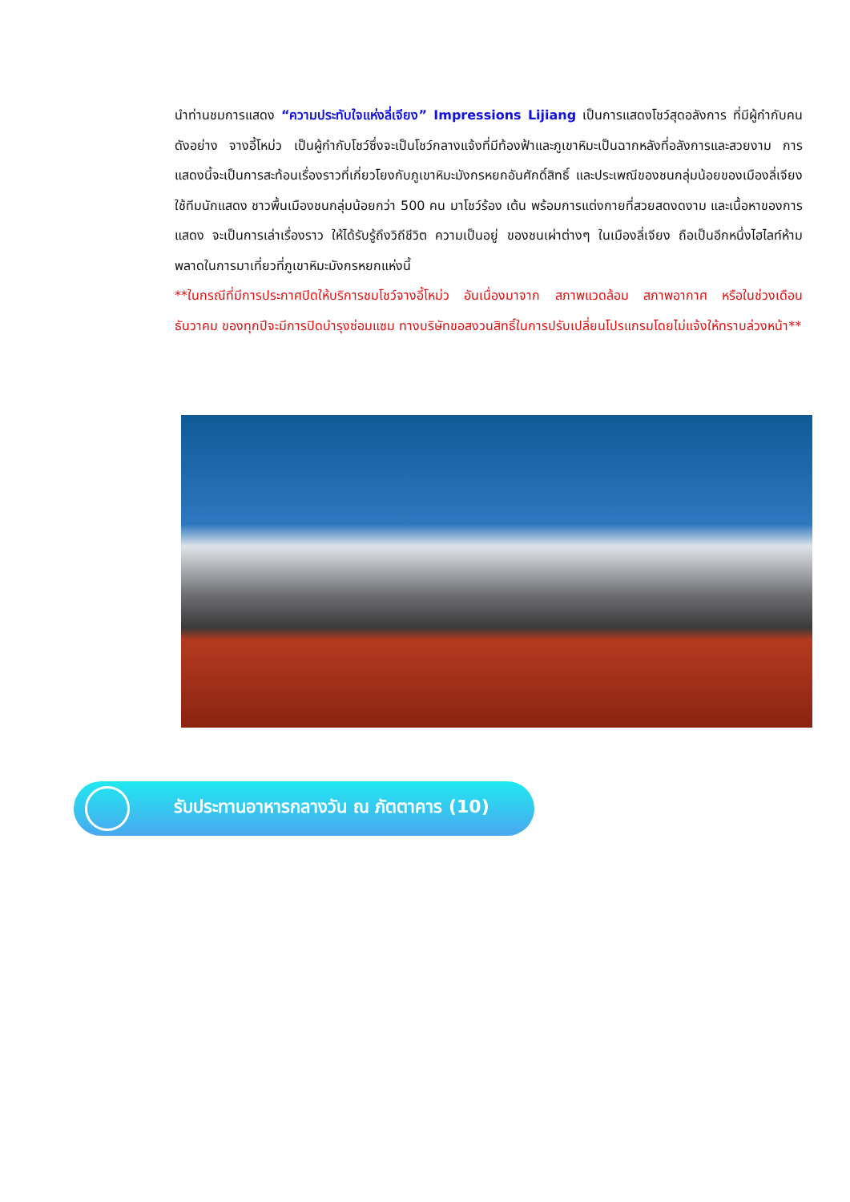นำท่านชมการแสดง “ความประทับใจแห่งลี่เจียง” Impressions Lijiang เป็นการแสดงโชว์สุดอลังการ ที่มีผู้กำกับคนดังอย่าง จางอี้โหม่ว เป็นผู้กำกับโชว์ซึ่งจะเป็นโชว์กลางแจ้งที่มีท้องฟ้าและภูเขาหิมะเป็นฉากหลังที่อลังการและสวยงาม การแสดงนี้จะเป็นการสะท้อนเรื่องราวที่เกี่ยวโยงกับภูเขาหิมะมังกรหยกอันศักดิ์สิทธิ์ และประเพณีของชนกลุ่มน้อยของเมืองลี่เจียง ใช้ทีมนักแสดง ชาวพื้นเมืองชนกลุ่มน้อยกว่า 500 คน มาโชว์ร้อง เต้น พร้อมการแต่งกายที่สวยสดงดงาม และเนื้อหาของการแสดง จะเป็นการเล่าเรื่องราว ให้ได้รับรู้ถึงวิถีชีวิต ความเป็นอยู่ ของชนเผ่าต่างๆ ในเมืองลี่เจียง ถือเป็นอีกหนึ่งไฮไลท์ห้ามพลาดในการมาเที่ยวที่ภูเขาหิมะมังกรหยกแห่งนี้
**ในกรณีที่มีการประกาศปิดให้บริการชมโชว์จางอี้โหม่ว อันเนื่องมาจาก สภาพแวดล้อม สภาพอากาศ หรือในช่วงเดือนธันวาคม ของทุกปีจะมีการปิดบำรุงซ่อมแซม ทางบริษัทขอสงวนสิทธิ์ในการปรับเปลี่ยนโปรแกรมโดยไม่แจ้งให้ทราบล่วงหน้า**
รับประทานอาหารกลางวัน ณ ภัตตาคาร (10)